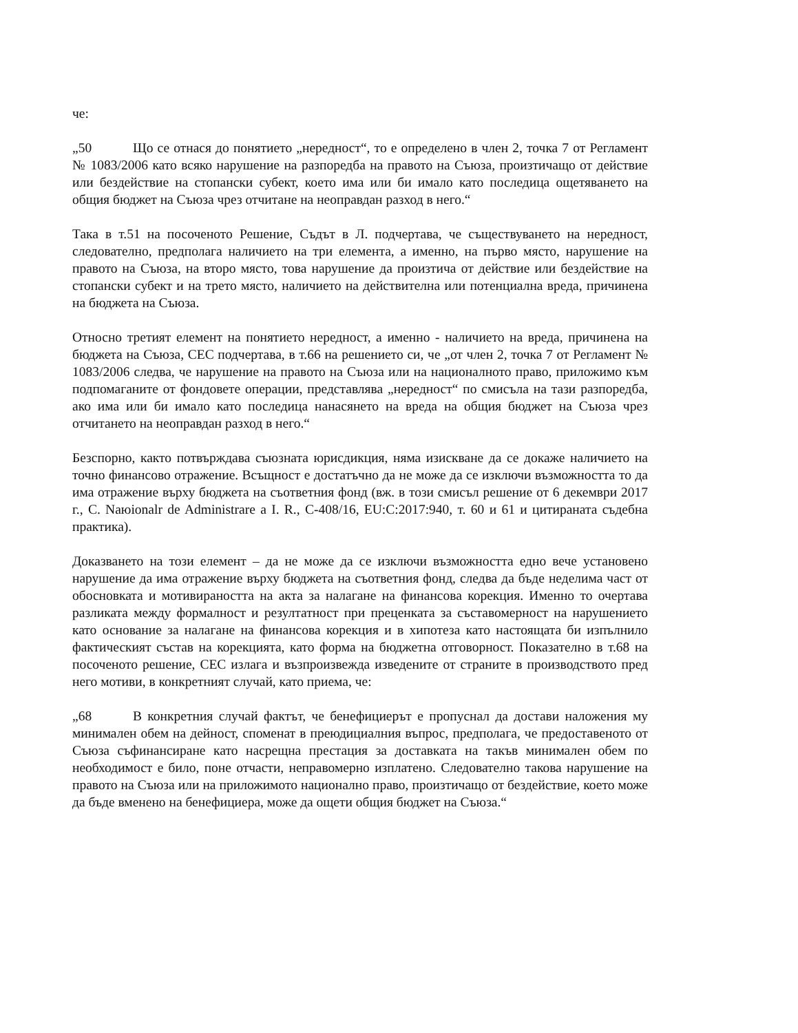че:
„50 Що се отнася до понятието „нередност“, то е определено в член 2, точка 7 от Регламент № 1083/2006 като всяко нарушение на разпоредба на правото на Съюза, произтичащо от действие или бездействие на стопански субект, което има или би имало като последица ощетяването на общия бюджет на Съюза чрез отчитане на неоправдан разход в него.“
Така в т.51 на посоченото Решение, Съдът в Л. подчертава, че съществуването на нередност, следователно, предполага наличието на три елемента, а именно, на първо място, нарушение на правото на Съюза, на второ място, това нарушение да произтича от действие или бездействие на стопански субект и на трето място, наличието на действителна или потенциална вреда, причинена на бюджета на Съюза.
Относно третият елемент на понятието нередност, а именно - наличието на вреда, причинена на бюджета на Съюза, СЕС подчертава, в т.66 на решението си, че „от член 2, точка 7 от Регламент № 1083/2006 следва, че нарушение на правото на Съюза или на националното право, приложимо към подпомаганите от фондовете операции, представлява „нередност“ по смисъла на тази разпоредба, ако има или би имало като последица нанасянето на вреда на общия бюджет на Съюза чрез отчитането на неоправдан разход в него.“
Безспорно, както потвърждава съюзната юрисдикция, няма изискване да се докаже наличието на точно финансово отражение. Всъщност е достатъчно да не може да се изключи възможността то да има отражение върху бюджета на съответния фонд (вж. в този смисъл решение от 6 декември 2017 г., C. Naюionalr de Administrare a I. R., C-408/16, EU:C:2017:940, т. 60 и 61 и цитираната съдебна практика).
Доказването на този елемент – да не може да се изключи възможността едно вече установено нарушение да има отражение върху бюджета на съответния фонд, следва да бъде неделима част от обосновката и мотивираността на акта за налагане на финансова корекция. Именно то очертава разликата между формалност и резултатност при преценката за съставомерност на нарушението като основание за налагане на финансова корекция и в хипотеза като настоящата би изпълнило фактическият състав на корекцията, като форма на бюджетна отговорност. Показателно в т.68 на посоченото решение, СЕС излага и възпроизвежда изведените от страните в производството пред него мотиви, в конкретният случай, като приема, че:
„68 В конкретния случай фактът, че бенефициерът е пропуснал да достави наложения му минимален обем на дейност, споменат в преюдициалния въпрос, предполага, че предоставеното от Съюза съфинансиране като насрещна престация за доставката на такъв минимален обем по необходимост е било, поне отчасти, неправомерно изплатено. Следователно такова нарушение на правото на Съюза или на приложимото национално право, произтичащо от бездействие, което може да бъде вменено на бенефициера, може да ощети общия бюджет на Съюза.“